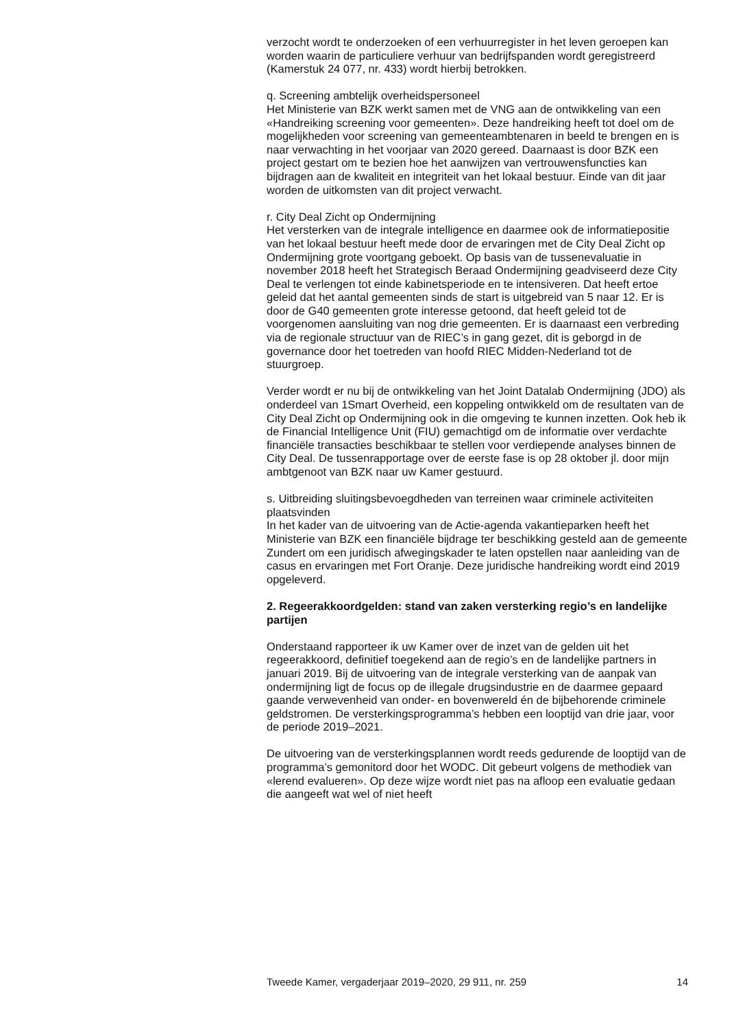verzocht wordt te onderzoeken of een verhuurregister in het leven geroepen kan worden waarin de particuliere verhuur van bedrijfspanden wordt geregistreerd (Kamerstuk 24 077, nr. 433) wordt hierbij betrokken.
q. Screening ambtelijk overheidspersoneel
Het Ministerie van BZK werkt samen met de VNG aan de ontwikkeling van een «Handreiking screening voor gemeenten». Deze handreiking heeft tot doel om de mogelijkheden voor screening van gemeenteambtenaren in beeld te brengen en is naar verwachting in het voorjaar van 2020 gereed. Daarnaast is door BZK een project gestart om te bezien hoe het aanwijzen van vertrouwensfuncties kan bijdragen aan de kwaliteit en integriteit van het lokaal bestuur. Einde van dit jaar worden de uitkomsten van dit project verwacht.
r. City Deal Zicht op Ondermijning
Het versterken van de integrale intelligence en daarmee ook de informatiepositie van het lokaal bestuur heeft mede door de ervaringen met de City Deal Zicht op Ondermijning grote voortgang geboekt. Op basis van de tussenevaluatie in november 2018 heeft het Strategisch Beraad Ondermijning geadviseerd deze City Deal te verlengen tot einde kabinetsperiode en te intensiveren. Dat heeft ertoe geleid dat het aantal gemeenten sinds de start is uitgebreid van 5 naar 12. Er is door de G40 gemeenten grote interesse getoond, dat heeft geleid tot de voorgenomen aansluiting van nog drie gemeenten. Er is daarnaast een verbreding via de regionale structuur van de RIEC’s in gang gezet, dit is geborgd in de governance door het toetreden van hoofd RIEC Midden-Nederland tot de stuurgroep.
Verder wordt er nu bij de ontwikkeling van het Joint Datalab Ondermijning (JDO) als onderdeel van 1Smart Overheid, een koppeling ontwikkeld om de resultaten van de City Deal Zicht op Ondermijning ook in die omgeving te kunnen inzetten. Ook heb ik de Financial Intelligence Unit (FIU) gemachtigd om de informatie over verdachte financiële transacties beschikbaar te stellen voor verdiepende analyses binnen de City Deal. De tussenrapportage over de eerste fase is op 28 oktober jl. door mijn ambtgenoot van BZK naar uw Kamer gestuurd.
s. Uitbreiding sluitingsbevoegdheden van terreinen waar criminele activiteiten plaatsvinden
In het kader van de uitvoering van de Actie-agenda vakantieparken heeft het Ministerie van BZK een financiële bijdrage ter beschikking gesteld aan de gemeente Zundert om een juridisch afwegingskader te laten opstellen naar aanleiding van de casus en ervaringen met Fort Oranje. Deze juridische handreiking wordt eind 2019 opgeleverd.
2. Regeerakkoordgelden: stand van zaken versterking regio’s en landelijke partijen
Onderstaand rapporteer ik uw Kamer over de inzet van de gelden uit het regeerakkoord, definitief toegekend aan de regio’s en de landelijke partners in januari 2019. Bij de uitvoering van de integrale versterking van de aanpak van ondermijning ligt de focus op de illegale drugsindustrie en de daarmee gepaard gaande verwevenheid van onder- en bovenwereld én de bijbehorende criminele geldstromen. De versterkingsprogramma’s hebben een looptijd van drie jaar, voor de periode 2019–2021.
De uitvoering van de versterkingsplannen wordt reeds gedurende de looptijd van de programma’s gemonitord door het WODC. Dit gebeurt volgens de methodiek van «lerend evalueren». Op deze wijze wordt niet pas na afloop een evaluatie gedaan die aangeeft wat wel of niet heeft
Tweede Kamer, vergaderjaar 2019–2020, 29 911, nr. 259 14